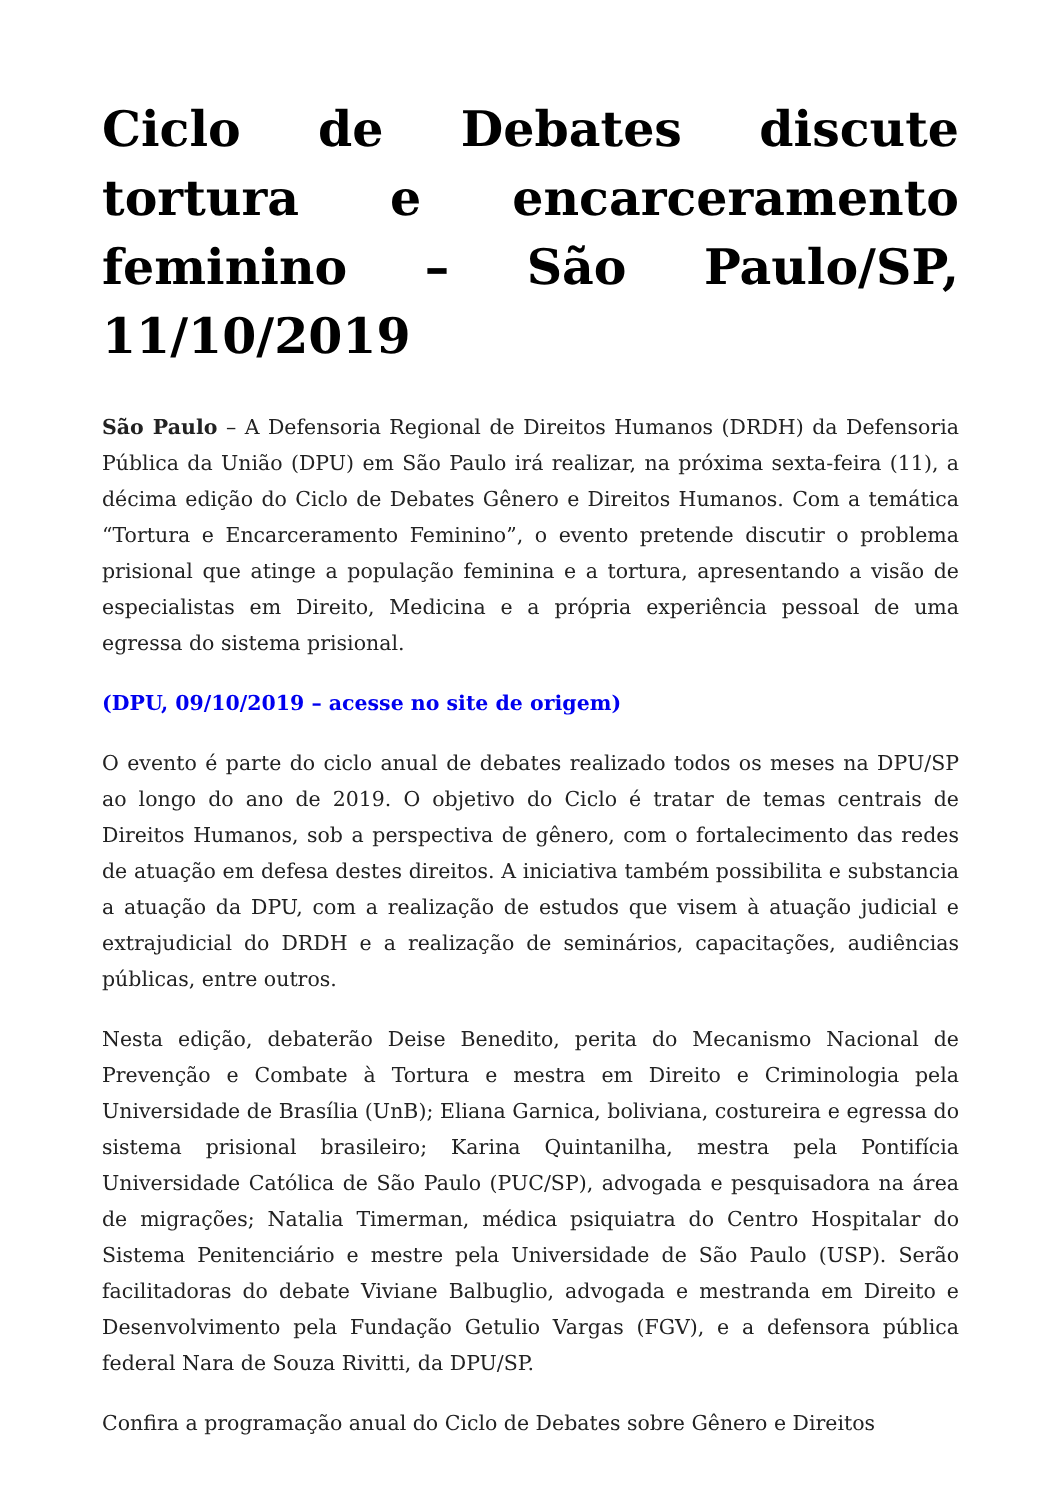Ciclo de Debates discute tortura e encarceramento feminino – São Paulo/SP, 11/10/2019
São Paulo – A Defensoria Regional de Direitos Humanos (DRDH) da Defensoria Pública da União (DPU) em São Paulo irá realizar, na próxima sexta-feira (11), a décima edição do Ciclo de Debates Gênero e Direitos Humanos. Com a temática “Tortura e Encarceramento Feminino”, o evento pretende discutir o problema prisional que atinge a população feminina e a tortura, apresentando a visão de especialistas em Direito, Medicina e a própria experiência pessoal de uma egressa do sistema prisional.
(DPU, 09/10/2019 – acesse no site de origem)
O evento é parte do ciclo anual de debates realizado todos os meses na DPU/SP ao longo do ano de 2019. O objetivo do Ciclo é tratar de temas centrais de Direitos Humanos, sob a perspectiva de gênero, com o fortalecimento das redes de atuação em defesa destes direitos. A iniciativa também possibilita e substancia a atuação da DPU, com a realização de estudos que visem à atuação judicial e extrajudicial do DRDH e a realização de seminários, capacitações, audiências públicas, entre outros.
Nesta edição, debaterão Deise Benedito, perita do Mecanismo Nacional de Prevenção e Combate à Tortura e mestra em Direito e Criminologia pela Universidade de Brasília (UnB); Eliana Garnica, boliviana, costureira e egressa do sistema prisional brasileiro; Karina Quintanilha, mestra pela Pontifícia Universidade Católica de São Paulo (PUC/SP), advogada e pesquisadora na área de migrações; Natalia Timerman, médica psiquiatra do Centro Hospitalar do Sistema Penitenciário e mestre pela Universidade de São Paulo (USP). Serão facilitadoras do debate Viviane Balbuglio, advogada e mestranda em Direito e Desenvolvimento pela Fundação Getulio Vargas (FGV), e a defensora pública federal Nara de Souza Rivitti, da DPU/SP.
Confira a programação anual do Ciclo de Debates sobre Gênero e Direitos